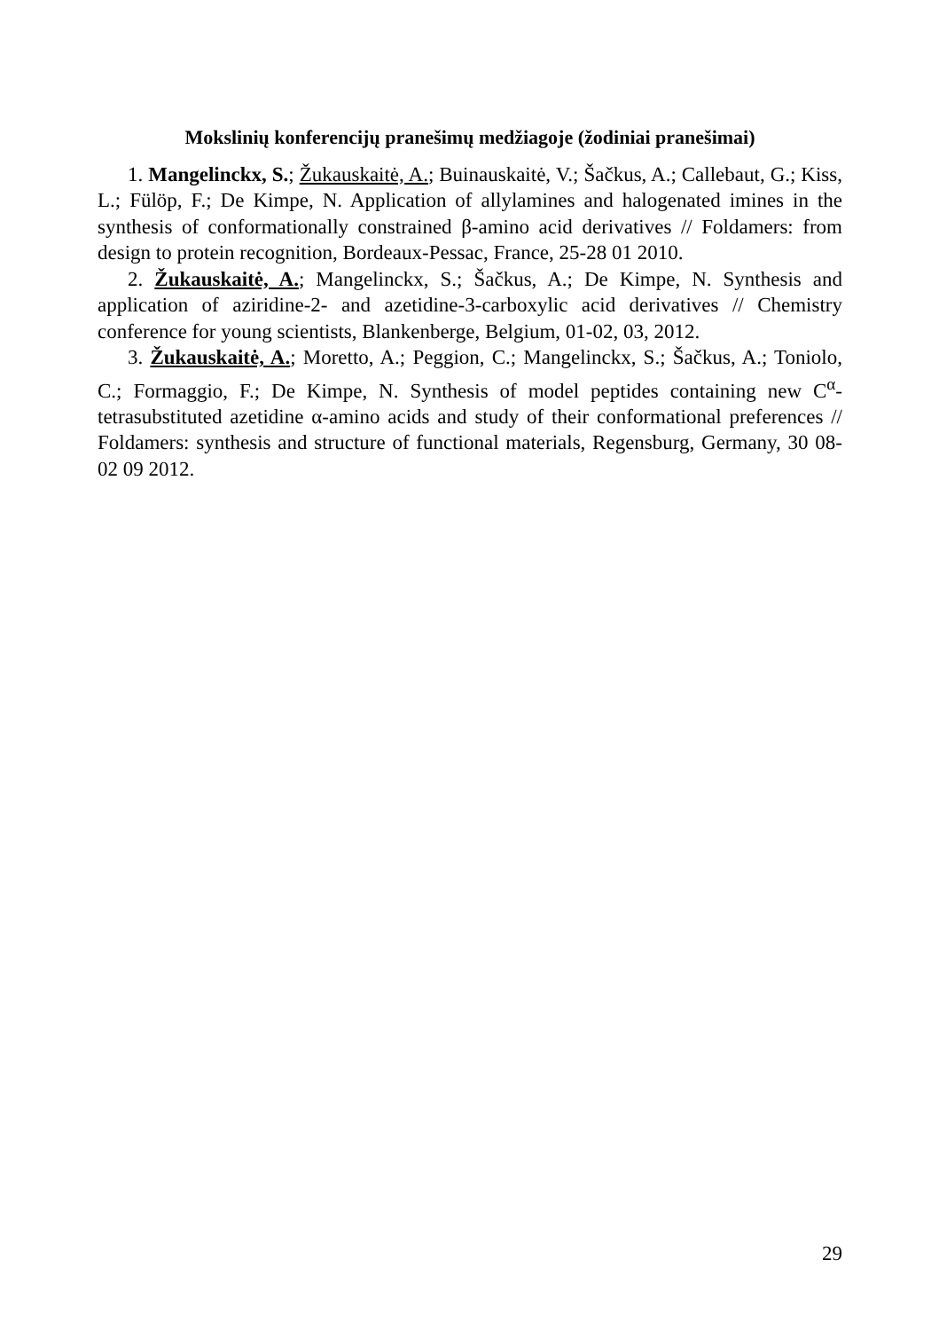Mokslinių konferencijų pranešimų medžiagoje (žodiniai pranešimai)
1. Mangelinckx, S.; Žukauskaitė, A.; Buinauskaitė, V.; Šačkus, A.; Callebaut, G.; Kiss, L.; Fülöp, F.; De Kimpe, N. Application of allylamines and halogenated imines in the synthesis of conformationally constrained β-amino acid derivatives // Foldamers: from design to protein recognition, Bordeaux-Pessac, France, 25-28 01 2010.
2. Žukauskaitė, A.; Mangelinckx, S.; Šačkus, A.; De Kimpe, N. Synthesis and application of aziridine-2- and azetidine-3-carboxylic acid derivatives // Chemistry conference for young scientists, Blankenberge, Belgium, 01-02, 03, 2012.
3. Žukauskaitė, A.; Moretto, A.; Peggion, C.; Mangelinckx, S.; Šačkus, A.; Toniolo, C.; Formaggio, F.; De Kimpe, N. Synthesis of model peptides containing new C<sup>α</sup>-tetrasubstituted azetidine α-amino acids and study of their conformational preferences // Foldamers: synthesis and structure of functional materials, Regensburg, Germany, 30 08-02 09 2012.
29